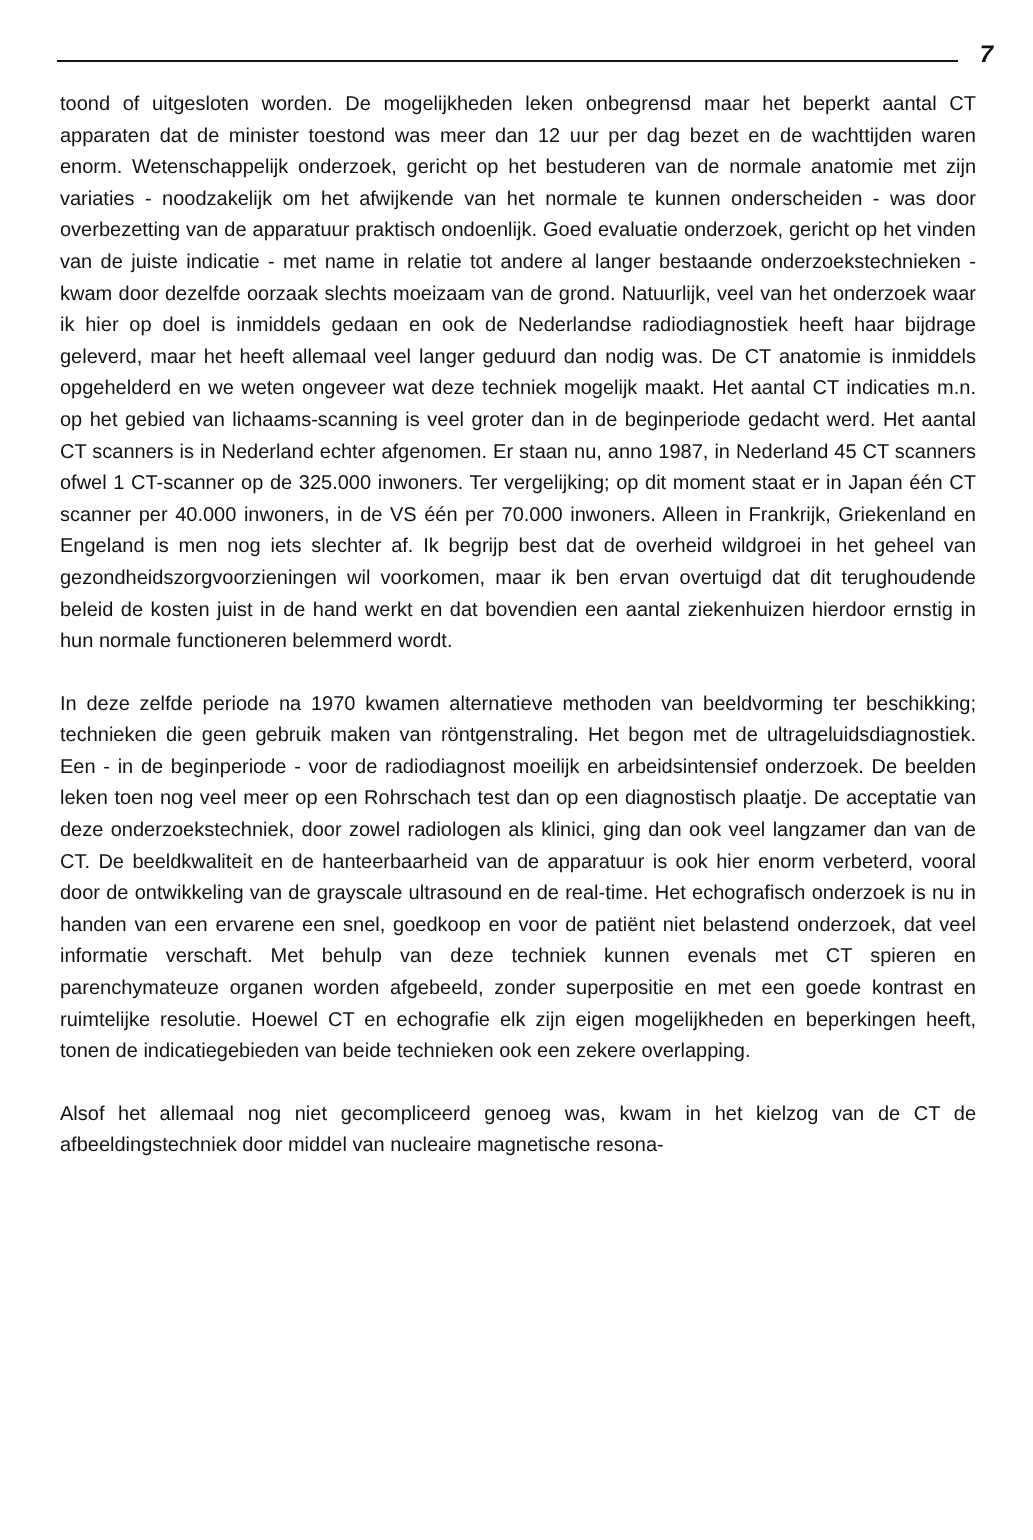7
toond of uitgesloten worden. De mogelijkheden leken onbegrensd maar het beperkt aantal CT apparaten dat de minister toestond was meer dan 12 uur per dag bezet en de wachttijden waren enorm. Wetenschappelijk onderzoek, gericht op het bestuderen van de normale anatomie met zijn variaties - noodzakelijk om het afwijkende van het normale te kunnen onderscheiden - was door overbezetting van de apparatuur praktisch ondoenlijk. Goed evaluatie onderzoek, gericht op het vinden van de juiste indicatie - met name in relatie tot andere al langer bestaande onderzoekstechnieken - kwam door dezelfde oorzaak slechts moeizaam van de grond. Natuurlijk, veel van het onderzoek waar ik hier op doel is inmiddels gedaan en ook de Nederlandse radiodiagnostiek heeft haar bijdrage geleverd, maar het heeft allemaal veel langer geduurd dan nodig was. De CT anatomie is inmiddels opgehelderd en we weten ongeveer wat deze techniek mogelijk maakt. Het aantal CT indicaties m.n. op het gebied van lichaams-scanning is veel groter dan in de beginperiode gedacht werd. Het aantal CT scanners is in Nederland echter afgenomen. Er staan nu, anno 1987, in Nederland 45 CT scanners ofwel 1 CT-scanner op de 325.000 inwoners. Ter vergelijking; op dit moment staat er in Japan één CT scanner per 40.000 inwoners, in de VS één per 70.000 inwoners. Alleen in Frankrijk, Griekenland en Engeland is men nog iets slechter af. Ik begrijp best dat de overheid wildgroei in het geheel van gezondheidszorgvoorzieningen wil voorkomen, maar ik ben ervan overtuigd dat dit terughoudende beleid de kosten juist in de hand werkt en dat bovendien een aantal ziekenhuizen hierdoor ernstig in hun normale functioneren belemmerd wordt.
In deze zelfde periode na 1970 kwamen alternatieve methoden van beeldvorming ter beschikking; technieken die geen gebruik maken van röntgenstraling. Het begon met de ultrageluidsdiagnostiek. Een - in de beginperiode - voor de radiodiagnost moeilijk en arbeidsintensief onderzoek. De beelden leken toen nog veel meer op een Rohrschach test dan op een diagnostisch plaatje. De acceptatie van deze onderzoekstechniek, door zowel radiologen als klinici, ging dan ook veel langzamer dan van de CT. De beeldkwaliteit en de hanteerbaarheid van de apparatuur is ook hier enorm verbeterd, vooral door de ontwikkeling van de grayscale ultrasound en de real-time. Het echografisch onderzoek is nu in handen van een ervarene een snel, goedkoop en voor de patiënt niet belastend onderzoek, dat veel informatie verschaft. Met behulp van deze techniek kunnen evenals met CT spieren en parenchymateuze organen worden afgebeeld, zonder superpositie en met een goede kontrast en ruimtelijke resolutie. Hoewel CT en echografie elk zijn eigen mogelijkheden en beperkingen heeft, tonen de indicatiegebieden van beide technieken ook een zekere overlapping.
Alsof het allemaal nog niet gecompliceerd genoeg was, kwam in het kielzog van de CT de afbeeldingstechniek door middel van nucleaire magnetische resona-